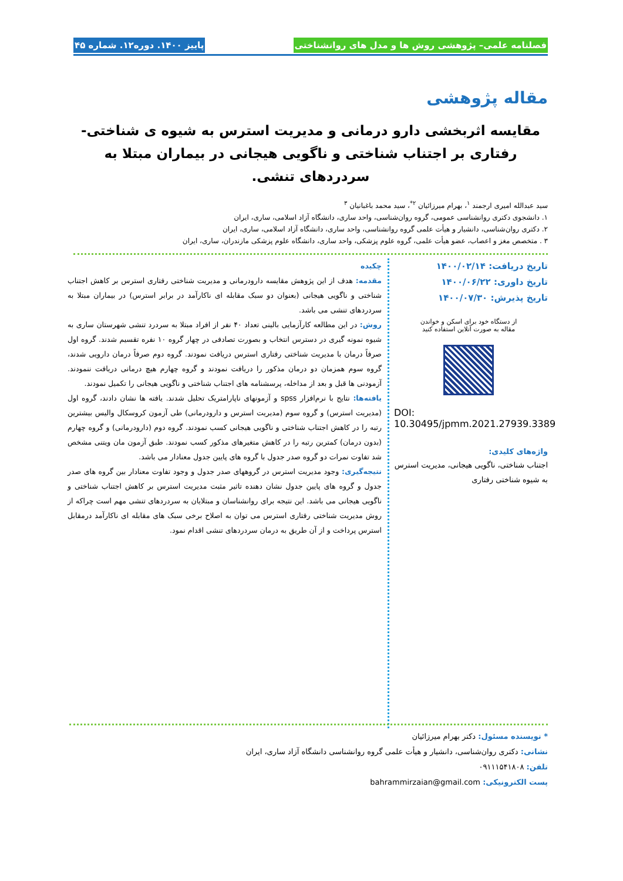فصلنامه علمی– پژوهشی روش ها و مدل های روانشناختی پاییز ۱۴۰۰. دوره۱۲. شماره ۴۵
مقاله پژوهشی
مقایسه اثربخشی دارو درمانی و مدیریت استرس به شیوه ی شناختی- رفتاری بر اجتناب شناختی و ناگویی هیجانی در بیماران مبتلا به سردردهای تنشی.
سید عبدالله امیری ارجمند <sup>۱</sup>، بهرام میرزائیان <sup>۲*</sup>، سید محمد باغبانیان <sup>۳</sup>
۱. دانشجوی دکتری روانشناسی عمومی، گروه روان‌شناسی، واحد ساری، دانشگاه آزاد اسلامی، ساری، ایران
۲. دکتری روان‌شناسی، دانشیار و هیأت علمی گروه روانشناسی، واحد ساری، دانشگاه آزاد اسلامی، ساری، ایران
۳ . متخصص مغز و اعصاب، عضو هیأت علمی، گروه علوم پزشکی، واحد ساری، دانشگاه علوم پزشکی مازندران، ساری، ایران
تاریخ دریافت: ۱۴۰۰/۰۲/۱۴
تاریخ داوری: ۱۴۰۰/۰۶/۲۲
تاریخ پذیرش: ۱۴۰۰/۰۷/۳۰
از دستگاه خود برای اسکن و خواندن
مقاله به صورت آنلاین استفاده کنید
DOI:
10.30495/jpmm.2021.27939.3389
واژه‌های کلیدی:
اجتناب شناختی، ناگویی هیجانی، مدیریت استرس به شیوه شناختی رفتاری
چکیده
مقدمه: هدف از این پژوهش مقایسه دارودرمانی و مدیریت شناختی رفتاری استرس بر کاهش اجتناب شناختی و ناگویی هیجانی (بعنوان دو سبک مقابله ای ناکارآمد در برابر استرس) در بیماران مبتلا به سردردهای تنشی می باشد.
روش: در این مطالعه کارآزمایی بالینی تعداد ۴۰ نفر از افراد مبتلا به سردرد تنشی شهرستان ساری به شیوه نمونه گیری در دسترس انتخاب و بصورت تصادفی در چهار گروه ۱۰ نفره تقسیم شدند. گروه اول صرفاً درمان با مدیریت شناختی رفتاری استرس دریافت نمودند. گروه دوم صرفاً درمان دارویی شدند، گروه سوم همزمان دو درمان مذکور را دریافت نمودند و گروه چهارم هیچ درمانی دریافت ننمودند. آزمودنی ها قبل و بعد از مداخله، پرسشنامه های اجتناب شناختی و ناگویی هیجانی را تکمیل نمودند.
یافته‌ها: نتایج با نرم‌افزار spss و آزمونهای ناپارامتریک تحلیل شدند. یافته ها نشان دادند، گروه اول (مدیریت استرس) و گروه سوم (مدیریت استرس و دارودرمانی) طی آزمون کروسکال والیس بیشترین رتبه را در کاهش اجتناب شناختی و ناگویی هیجانی کسب نمودند. گروه دوم (دارودرمانی) و گروه چهارم (بدون درمان) کمترین رتبه را در کاهش متغیرهای مذکور کسب نمودند. طبق آزمون مان ویتنی مشخص شد تفاوت نمرات دو گروه صدر جدول با گروه های پایین جدول معنادار می باشد.
نتیجه‌گیری: وجود مدیریت استرس در گروههای صدر جدول و وجود تفاوت معنادار بین گروه های صدر جدول و گروه های پایین جدول نشان دهنده تاثیر مثبت مدیریت استرس بر کاهش اجتناب شناختی و ناگویی هیجانی می باشد. این نتیجه برای روانشناسان و مبتلایان به سردردهای تنشی مهم است چراکه از روش مدیریت شناختی رفتاری استرس می توان به اصلاح برخی سبک های مقابله ای ناکارآمد درمقابل استرس پرداخت و از آن طریق به درمان سردردهای تنشی اقدام نمود.
* نویسنده مسئول: دکتر بهرام میرزائیان
نشانی: دکتری روان‌شناسی، دانشیار و هیأت علمی گروه روانشناسی دانشگاه آزاد ساری، ایران
تلفن: ۰۹۱۱۱۵۴۱۸۰۸
پست الکترونیکی: bahrammirzaian@gmail.com